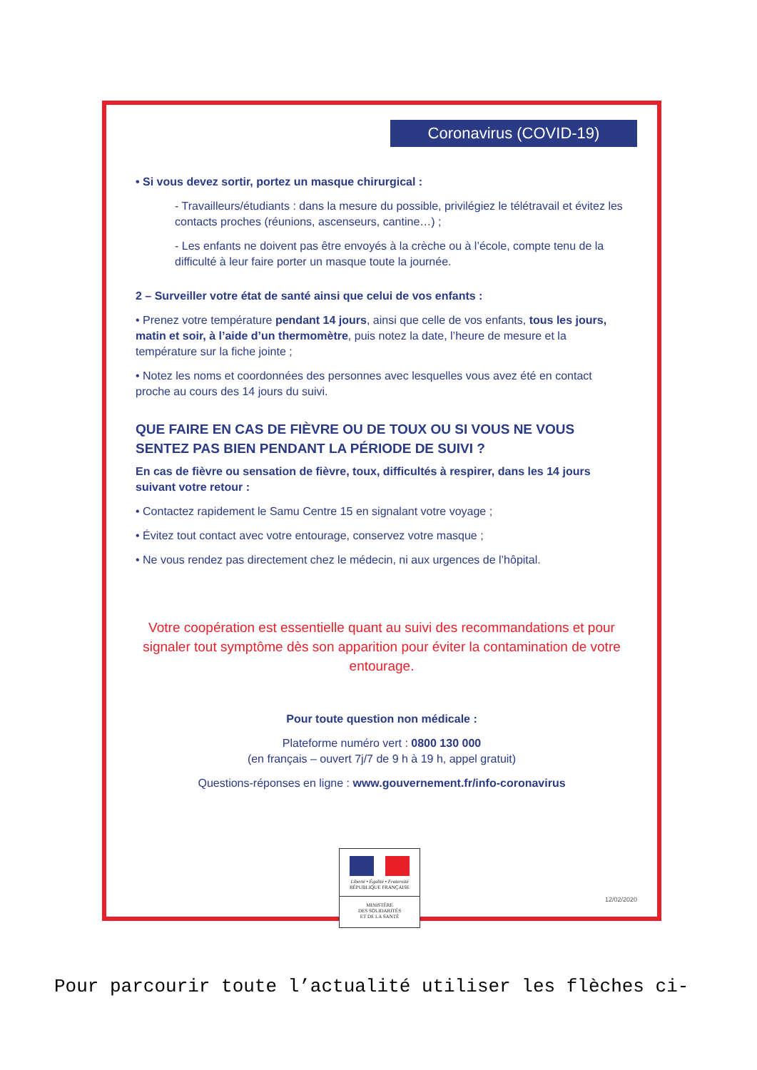Coronavirus (COVID-19)
• Si vous devez sortir, portez un masque chirurgical :
- Travailleurs/étudiants : dans la mesure du possible, privilégiez le télétravail et évitez les contacts proches (réunions, ascenseurs, cantine…) ;
- Les enfants ne doivent pas être envoyés à la crèche ou à l’école, compte tenu de la difficulté à leur faire porter un masque toute la journée.
2 – Surveiller votre état de santé ainsi que celui de vos enfants :
• Prenez votre température pendant 14 jours, ainsi que celle de vos enfants, tous les jours, matin et soir, à l’aide d’un thermomètre, puis notez la date, l’heure de mesure et la température sur la fiche jointe ;
• Notez les noms et coordonnées des personnes avec lesquelles vous avez été en contact proche au cours des 14 jours du suivi.
QUE FAIRE EN CAS DE FIÈVRE OU DE TOUX OU SI VOUS NE VOUS SENTEZ PAS BIEN PENDANT LA PÉRIODE DE SUIVI ?
En cas de fièvre ou sensation de fièvre, toux, difficultés à respirer, dans les 14 jours suivant votre retour :
• Contactez rapidement le Samu Centre 15 en signalant votre voyage ;
• Évitez tout contact avec votre entourage, conservez votre masque ;
• Ne vous rendez pas directement chez le médecin, ni aux urgences de l’hôpital.
Votre coopération est essentielle quant au suivi des recommandations et pour signaler tout symptôme dès son apparition pour éviter la contamination de votre entourage.
Pour toute question non médicale :
Plateforme numéro vert : 0800 130 000
(en français – ouvert 7j/7 de 9 h à 19 h, appel gratuit)
Questions-réponses en ligne : www.gouvernement.fr/info-coronavirus
Liberté • Égalité • Fraternité
RÉPUBLIQUE FRANÇAISE
MINISTÈRE
DES SOLIDARITÉS
ET DE LA SANTÉ
12/02/2020
Pour parcourir toute l’actualité utiliser les flèches ci-